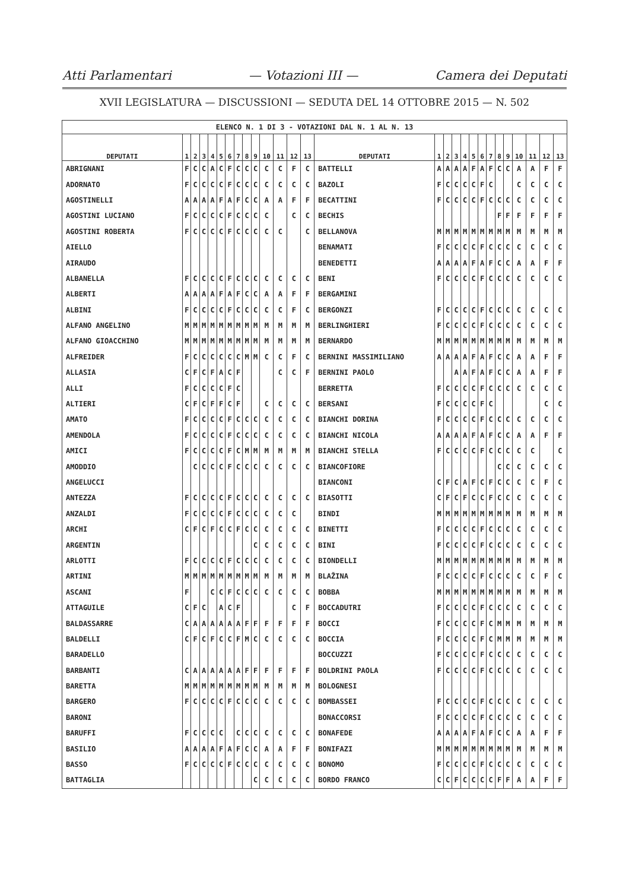Atti Parlamentari — Votazioni III — Camera dei Deputati
XVII LEGISLATURA — DISCUSSIONI — SEDUTA DEL 14 OTTOBRE 2015 — N. 502
| ELENCO N. 1 DI 3 - VOTAZIONI DAL N. 1 AL N. 13 | | | | | | | | | | | | | | | | | | | | | | | | | | | |
| --- | --- | --- | --- | --- | --- | --- | --- | --- | --- | --- | --- | --- | --- | --- | --- | --- | --- | --- | --- | --- | --- | --- | --- | --- | --- | --- | --- |
| DEPUTATI | 1 | 2 | 3 | 4 | 5 | 6 | 7 | 8 | 9 | 10 | 11 | 12 | 13 | DEPUTATI | 1 | 2 | 3 | 4 | 5 | 6 | 7 | 8 | 9 | 10 | 11 | 12 | 13 |
| ABRIGNANI | F | C | C | A | C | F | C | C | C | C | C | F | C | BATTELLI | A | A | A | A | F | A | F | C | C | A | A | F | F |
| ADORNATO | F | C | C | C | C | F | C | C | C | C | C | C | C | BAZOLI | F | C | C | C | C | F | C | | | C | C | C | C |
| AGOSTINELLI | A | A | A | A | F | A | F | C | C | A | A | F | F | BECATTINI | F | C | C | C | C | F | C | C | C | C | C | C | C |
| AGOSTINI LUCIANO | F | C | C | C | C | F | C | C | C | C | | C | C | BECHIS | | | | | | | | F | F | F | F | F | F |
| AGOSTINI ROBERTA | F | C | C | C | C | F | C | C | C | C | C | | C | BELLANOVA | M | M | M | M | M | M | M | M | M | M | M | M | M |
| AIELLO | | | | | | | | | | | | | | BENAMATI | F | C | C | C | C | F | C | C | C | C | C | C | C |
| AIRAUDO | | | | | | | | | | | | | | BENEDETTI | A | A | A | A | F | A | F | C | C | A | A | F | F |
| ALBANELLA | F | C | C | C | C | F | C | C | C | C | C | C | C | BENI | F | C | C | C | C | F | C | C | C | C | C | C | C |
| ALBERTI | A | A | A | A | F | A | F | C | C | A | A | F | F | BERGAMINI | | | | | | | | | | | | | |
| ALBINI | F | C | C | C | C | F | C | C | C | C | C | F | C | BERGONZI | F | C | C | C | C | F | C | C | C | C | C | C | C |
| ALFANO ANGELINO | M | M | M | M | M | M | M | M | M | M | M | M | M | BERLINGHIERI | F | C | C | C | C | F | C | C | C | C | C | C | C |
| ALFANO GIOACCHINO | M | M | M | M | M | M | M | M | M | M | M | M | M | BERNARDO | M | M | M | M | M | M | M | M | M | M | M | M | M |
| ALFREIDER | F | C | C | C | C | C | C | M | M | C | C | F | C | BERNINI MASSIMILIANO | A | A | A | A | F | A | F | C | C | A | A | F | F |
| ALLASIA | C | F | C | F | A | C | F | | | | C | C | F | BERNINI PAOLO | | | A | A | F | A | F | C | C | A | A | F | F |
| ALLI | F | C | C | C | C | F | C | | | | | | | BERRETTA | F | C | C | C | C | F | C | C | C | C | C | C | C |
| ALTIERI | C | F | C | F | F | C | F | | | C | C | C | C | BERSANI | F | C | C | C | C | F | C | | | | | C | C |
| AMATO | F | C | C | C | C | F | C | C | C | C | C | C | C | BIANCHI DORINA | F | C | C | C | C | F | C | C | C | C | C | C | C |
| AMENDOLA | F | C | C | C | C | F | C | C | C | C | C | C | C | BIANCHI NICOLA | A | A | A | A | F | A | F | C | C | A | A | F | F |
| AMICI | F | C | C | C | C | F | C | M | M | M | M | M | M | BIANCHI STELLA | F | C | C | C | C | F | C | C | C | C | C | | C |
| AMODDIO | | C | C | C | C | F | C | C | C | C | C | C | C | BIANCOFIORE | | | | | | | | C | C | C | C | C | C |
| ANGELUCCI | | | | | | | | | | | | | | BIANCONI | C | F | C | A | F | C | F | C | C | C | C | F | C |
| ANTEZZA | F | C | C | C | C | F | C | C | C | C | C | C | C | BIASOTTI | C | F | C | F | C | C | F | C | C | C | C | C | C |
| ANZALDI | F | C | C | C | C | F | C | C | C | C | C | C | | BINDI | M | M | M | M | M | M | M | M | M | M | M | M | M |
| ARCHI | C | F | C | F | C | C | F | C | C | C | C | C | C | BINETTI | F | C | C | C | C | F | C | C | C | C | C | C | C |
| ARGENTIN | | | | | | | | | C | C | C | C | C | BINI | F | C | C | C | C | F | C | C | C | C | C | C | C |
| ARLOTTI | F | C | C | C | C | F | C | C | C | C | C | C | C | BIONDELLI | M | M | M | M | M | M | M | M | M | M | M | M | M |
| ARTINI | M | M | M | M | M | M | M | M | M | M | M | M | M | BLAŽINA | F | C | C | C | C | F | C | C | C | C | C | F | C |
| ASCANI | F | | | C | C | F | C | C | C | C | C | C | C | BOBBA | M | M | M | M | M | M | M | M | M | M | M | M | M |
| ATTAGUILE | C | F | C | | A | C | F | | | | | C | F | BOCCADUTRI | F | C | C | C | C | F | C | C | C | C | C | C | C |
| BALDASSARRE | C | A | A | A | A | A | A | F | F | F | F | F | F | BOCCI | F | C | C | C | C | F | C | M | M | M | M | M | M |
| BALDELLI | C | F | C | F | C | C | F | M | C | C | C | C | C | BOCCIA | F | C | C | C | C | F | C | M | M | M | M | M | M |
| BARADELLO | | | | | | | | | | | | | | BOCCUZZI | F | C | C | C | C | F | C | C | C | C | C | C | C |
| BARBANTI | C | A | A | A | A | A | A | F | F | F | F | F | F | BOLDRINI PAOLA | F | C | C | C | C | F | C | C | C | C | C | C | C |
| BARETTA | M | M | M | M | M | M | M | M | M | M | M | M | M | BOLOGNESI | | | | | | | | | | | | | |
| BARGERO | F | C | C | C | C | F | C | C | C | C | C | C | C | BOMBASSEI | F | C | C | C | C | F | C | C | C | C | C | C | C |
| BARONI | | | | | | | | | | | | | | BONACCORSI | F | C | C | C | C | F | C | C | C | C | C | C | C |
| BARUFFI | F | C | C | C | C | | C | C | C | C | C | C | C | BONAFEDE | A | A | A | A | F | A | F | C | C | A | A | F | F |
| BASILIO | A | A | A | A | F | A | F | C | C | A | A | F | F | BONIFAZI | M | M | M | M | M | M | M | M | M | M | M | M | M |
| BASSO | F | C | C | C | C | F | C | C | C | C | C | C | C | BONOMO | F | C | C | C | C | F | C | C | C | C | C | C | C |
| BATTAGLIA | | | | | | | | | C | C | C | C | C | BORDO FRANCO | C | C | F | C | C | C | C | F | F | A | A | F | F |